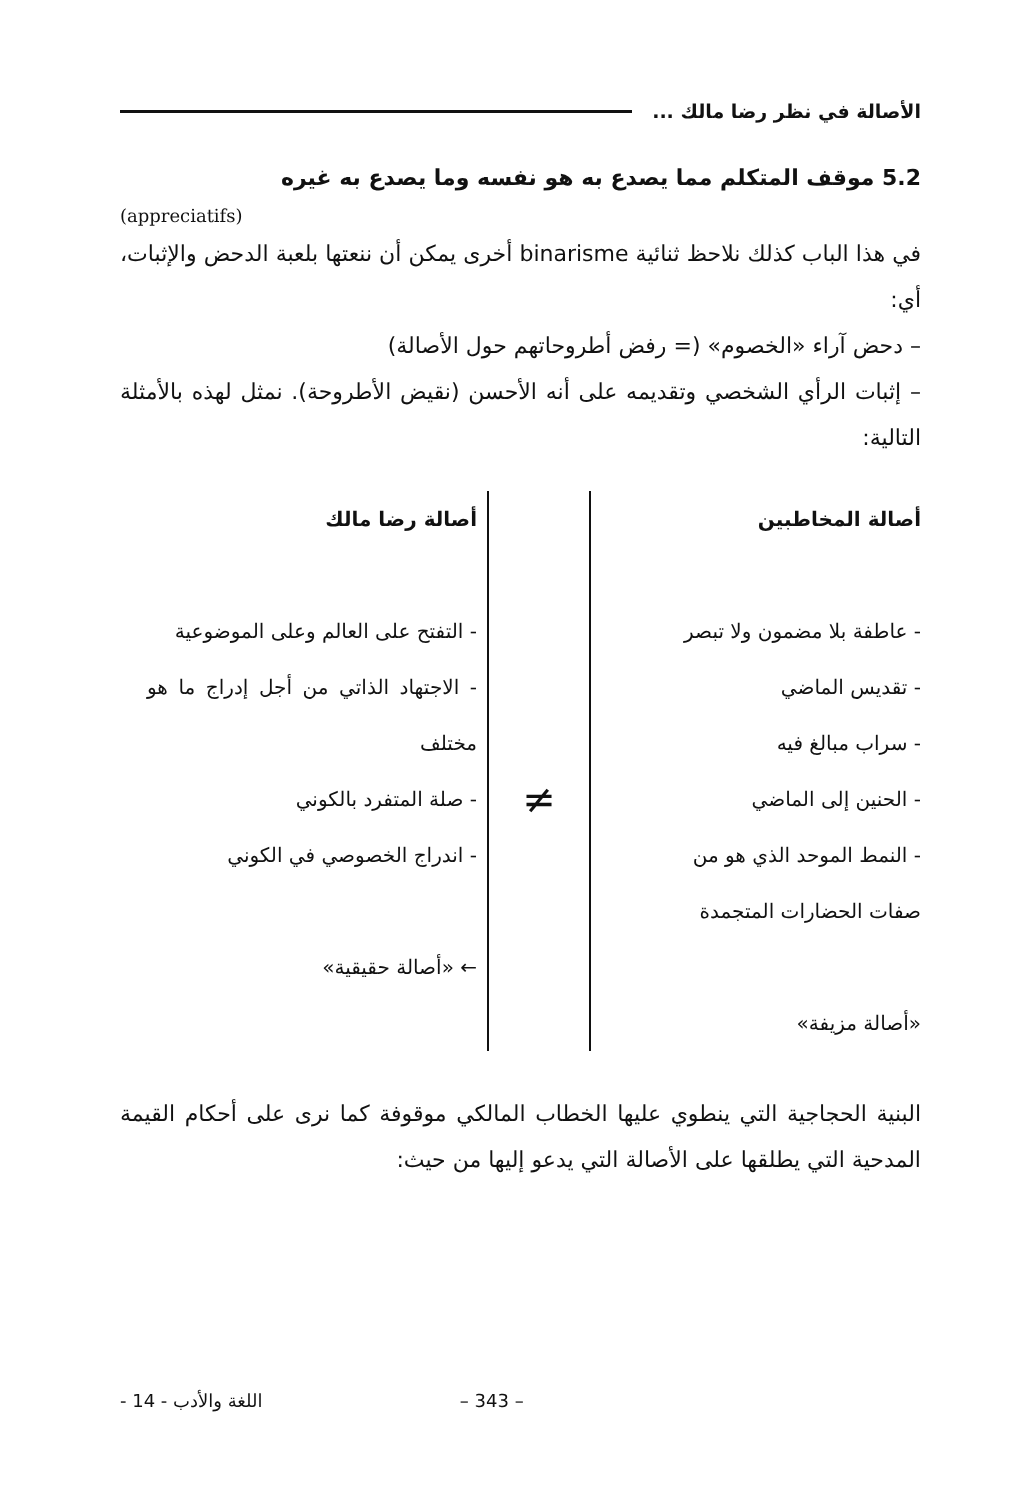الأصالة في نظر رضا مالك ...
5.2 موقف المتكلم مما يصدع به هو نفسه وما يصدع به غيره
(appreciatifs)
في هذا الباب كذلك نلاحظ ثنائية binarisme أخرى يمكن أن ننعتها بلعبة الدحض والإثبات، أي:
– دحض آراء «الخصوم» (= رفض أطروحاتهم حول الأصالة)
– إثبات الرأي الشخصي وتقديمه على أنه الأحسن (نقيض الأطروحة). نمثل لهذه بالأمثلة التالية:
أصالة المخاطبين
- عاطفة بلا مضمون ولا تبصر
- تقديس الماضي
- سراب مبالغ فيه
- الحنين إلى الماضي
- النمط الموحد الذي هو من
صفات الحضارات المتجمدة
«أصالة مزيفة»
≠
أصالة رضا مالك
- التفتح على العالم وعلى الموضوعية
- الاجتهاد الذاتي من أجل إدراج ما هو مختلف
- صلة المتفرد بالكوني
- اندراج الخصوصي في الكوني
← «أصالة حقيقية»
البنية الحجاجية التي ينطوي عليها الخطاب المالكي موقوفة كما نرى على أحكام القيمة المدحية التي يطلقها على الأصالة التي يدعو إليها من حيث:
– 343 – اللغة والأدب - 14 -